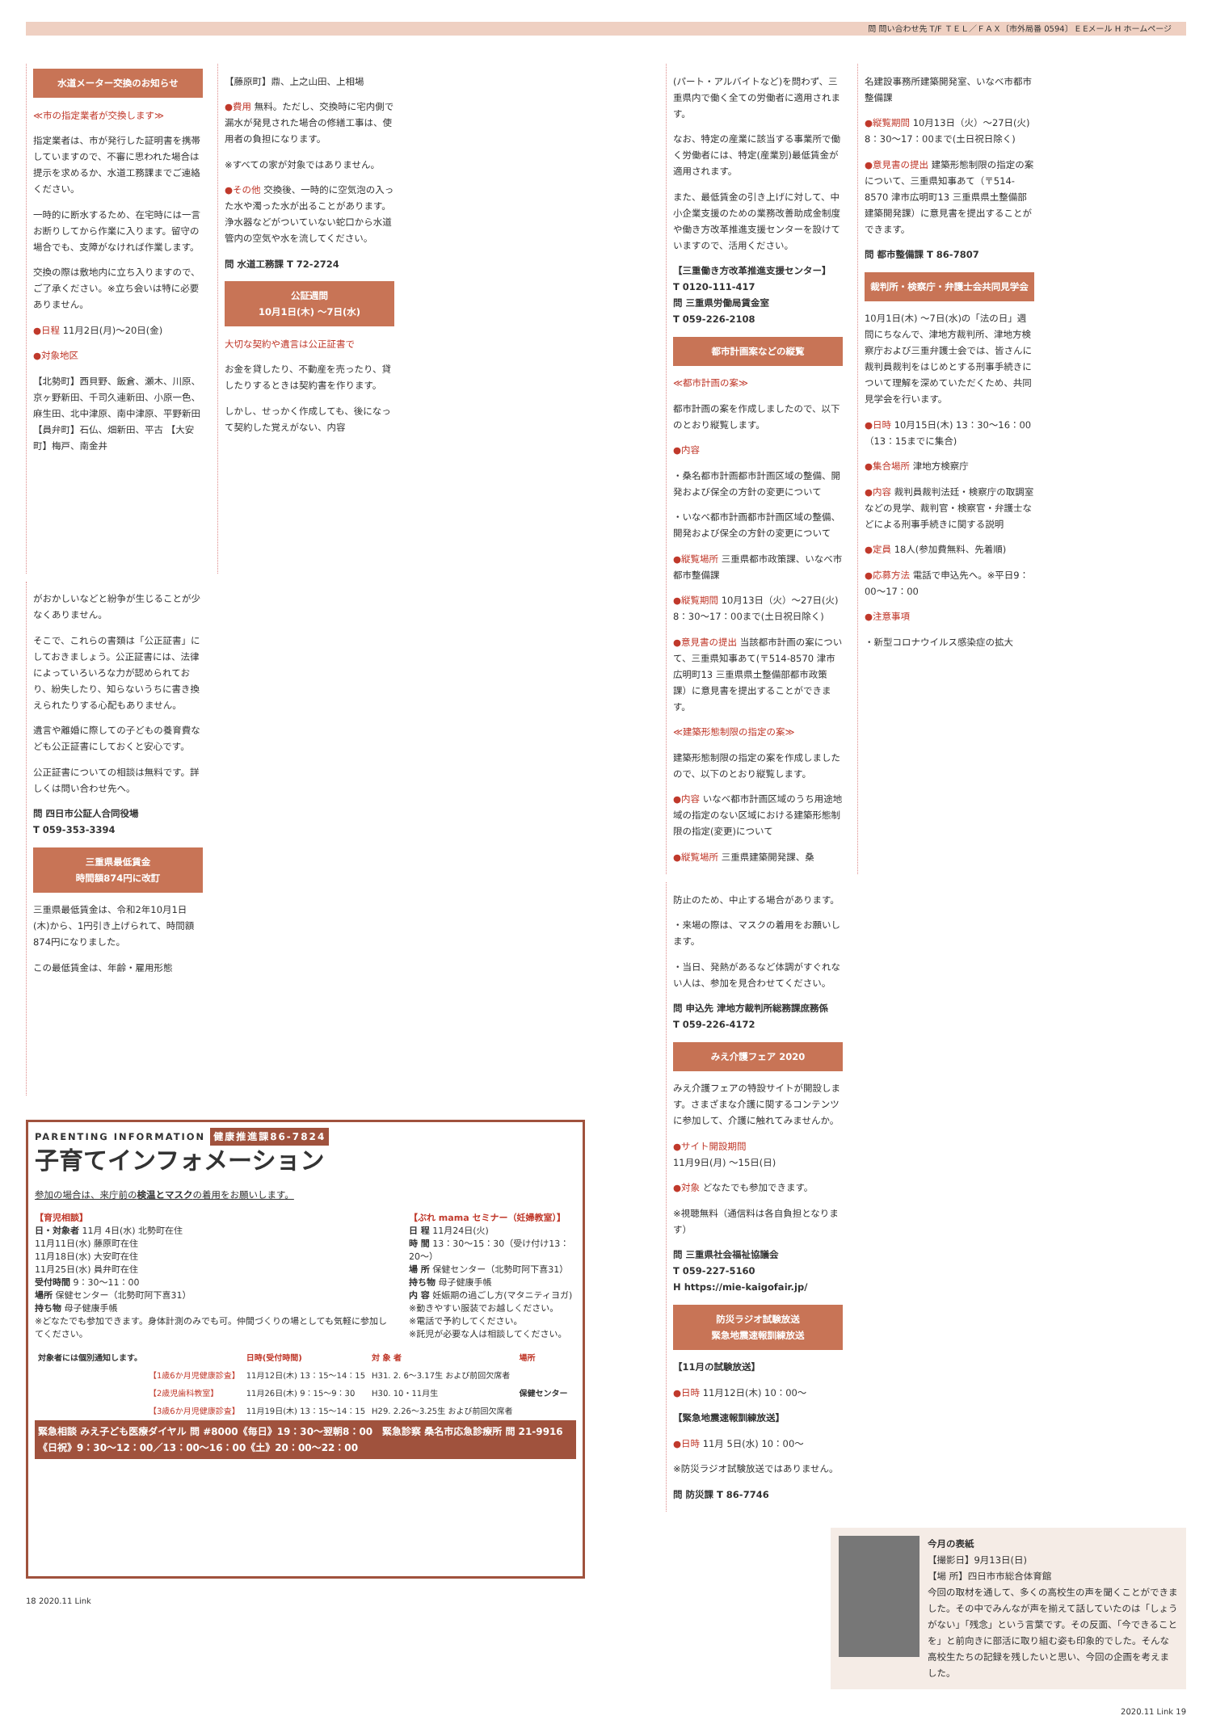問 問い合わせ先 T/F ＴＥＬ／ＦＡＸ〔市外局番 0594〕 E Eメール H ホームページ
水道メーター交換のお知らせ
≪市の指定業者が交換します≫
指定業者は、市が発行した証明書を携帯していますので、不審に思われた場合は提示を求めるか、水道工務課までご連絡ください。
一時的に断水するため、在宅時には一言お断りしてから作業に入ります。留守の場合でも、支障がなければ作業します。
交換の際は敷地内に立ち入りますので、ご了承ください。※立ち会いは特に必要ありません。
●日程 11月2日(月)～20日(金)
●対象地区
【北勢町】西貝野、飯倉、瀬木、川原、京ヶ野新田、千司久連新田、小原一色、麻生田、北中津原、南中津原、平野新田 【員弁町】石仏、畑新田、平古 【大安町】梅戸、南金井
【藤原町】鼎、上之山田、上相場
●費用 無料。ただし、交換時に宅内側で漏水が発見された場合の修繕工事は、使用者の負担になります。
※すべての家が対象ではありません。
●その他 交換後、一時的に空気泡の入った水や濁った水が出ることがあります。浄水器などがついていない蛇口から水道管内の空気や水を流してください。
問 水道工務課 T 72-2724
公証週間
10月1日(木) ～7日(水)
大切な契約や遺言は公正証書で
お金を貸したり、不動産を売ったり、貸したりするときは契約書を作ります。
しかし、せっかく作成しても、後になって契約した覚えがない、内容
がおかしいなどと紛争が生じることが少なくありません。
そこで、これらの書類は「公正証書」にしておきましょう。公正証書には、法律によっていろいろな力が認められており、紛失したり、知らないうちに書き換えられたりする心配もありません。
遺言や離婚に際しての子どもの養育費なども公正証書にしておくと安心です。
公正証書についての相談は無料です。詳しくは問い合わせ先へ。
問 四日市公証人合同役場
T 059-353-3394
三重県最低賃金
時間額874円に改訂
三重県最低賃金は、令和2年10月1日(木)から、1円引き上げられて、時間額874円になりました。
この最低賃金は、年齢・雇用形態
PARENTING INFORMATION 健康推進課86-7824
子育てインフォメーション
参加の場合は、来庁前の検温とマスクの着用をお願いします。
【育児相談】
日・対象者 11月 4日(水) 北勢町在住
11月11日(水) 藤原町在住
11月18日(水) 大安町在住
11月25日(水) 員弁町在住
受付時間 9：30～11：00
場所 保健センター（北勢町阿下喜31）
持ち物 母子健康手帳
※どなたでも参加できます。身体計測のみでも可。仲間づくりの場としても気軽に参加してください。
【ぷれ mama セミナー（妊婦教室）】
日 程 11月24日(火)
時 間 13：30～15：30（受け付け13：20～）
場 所 保健センター（北勢町阿下喜31）
持ち物 母子健康手帳
内 容 妊娠期の過ごし方(マタニティヨガ)
※動きやすい服装でお越しください。
※電話で予約してください。
※託児が必要な人は相談してください。
| 対象者には個別通知します。 | | 日時(受付時間) | 対 象 者 | 場所 |
| --- | --- | --- | --- | --- |
| | 【1歳6か月児健康診査】 | 11月12日(木) 13：15～14：15 | H31. 2. 6～3.17生 および前回欠席者 | 保健センター |
| | 【2歳児歯科教室】 | 11月26日(木) 9：15～9：30 | H30. 10・11月生 | |
| | 【3歳6か月児健康診査】 | 11月19日(木) 13：15～14：15 | H29. 2.26～3.25生 および前回欠席者 | |
緊急相談 みえ子ども医療ダイヤル 問 #8000《毎日》19：30～翌朝8：00　緊急診察 桑名市応急診療所 問 21-9916《日祝》9：30～12：00／13：00～16：00《土》20：00～22：00
18 2020.11 Link
(パート・アルバイトなど)を問わず、三重県内で働く全ての労働者に適用されます。
なお、特定の産業に該当する事業所で働く労働者には、特定(産業別)最低賃金が適用されます。
また、最低賃金の引き上げに対して、中小企業支援のための業務改善助成金制度や働き方改革推進支援センターを設けていますので、活用ください。
【三重働き方改革推進支援センター】
T 0120-111-417
問 三重県労働局賃金室
T 059-226-2108
都市計画案などの縦覧
≪都市計画の案≫
都市計画の案を作成しましたので、以下のとおり縦覧します。
●内容
・桑名都市計画都市計画区域の整備、開発および保全の方針の変更について
・いなべ都市計画都市計画区域の整備、開発および保全の方針の変更について
●縦覧場所 三重県都市政策課、いなべ市都市整備課
●縦覧期間 10月13日（火）～27日(火) 8：30～17：00まで(土日祝日除く)
●意見書の提出 当該都市計画の案について、三重県知事あて(〒514-8570 津市広明町13 三重県県土整備部都市政策課）に意見書を提出することができます。
≪建築形態制限の指定の案≫
建築形態制限の指定の案を作成しましたので、以下のとおり縦覧します。
●内容 いなべ都市計画区域のうち用途地域の指定のない区域における建築形態制限の指定(変更)について
●縦覧場所 三重県建築開発課、桑
名建設事務所建築開発室、いなべ市都市整備課
●縦覧期間 10月13日（火）～27日(火) 8：30～17：00まで(土日祝日除く)
●意見書の提出 建築形態制限の指定の案について、三重県知事あて（〒514-8570 津市広明町13 三重県県土整備部建築開発課）に意見書を提出することができます。
問 都市整備課 T 86-7807
裁判所・検察庁・弁護士会共同見学会
10月1日(木) ～7日(水)の「法の日」週間にちなんで、津地方裁判所、津地方検察庁および三重弁護士会では、皆さんに裁判員裁判をはじめとする刑事手続きについて理解を深めていただくため、共同見学会を行います。
●日時 10月15日(木) 13：30～16：00（13：15までに集合)
●集合場所 津地方検察庁
●内容 裁判員裁判法廷・検察庁の取調室などの見学、裁判官・検察官・弁護士などによる刑事手続きに関する説明
●定員 18人(参加費無料、先着順)
●応募方法 電話で申込先へ。※平日9：00～17：00
●注意事項
・新型コロナウイルス感染症の拡大
防止のため、中止する場合があります。
・来場の際は、マスクの着用をお願いします。
・当日、発熱があるなど体調がすぐれない人は、参加を見合わせてください。
問 申込先 津地方裁判所総務課庶務係
T 059-226-4172
みえ介護フェア 2020
みえ介護フェアの特設サイトが開設します。さまざまな介護に関するコンテンツに参加して、介護に触れてみませんか。
●サイト開設期間
11月9日(月) ～15日(日)
●対象 どなたでも参加できます。
※視聴無料（通信料は各自負担となります）
問 三重県社会福祉協議会
T 059-227-5160
H https://mie-kaigofair.jp/
防災ラジオ試験放送
緊急地震速報訓練放送
【11月の試験放送】
●日時 11月12日(木) 10：00～
【緊急地震速報訓練放送】
●日時 11月 5日(水) 10：00～
※防災ラジオ試験放送ではありません。
問 防災課 T 86-7746
今月の表紙
【撮影日】9月13日(日)
【場 所】四日市市総合体育館
今回の取材を通して、多くの高校生の声を聞くことができました。その中でみんなが声を揃えて話していたのは「しょうがない」「残念」という言葉です。その反面、「今できることを」と前向きに部活に取り組む姿も印象的でした。そんな高校生たちの記録を残したいと思い、今回の企画を考えました。
2020.11 Link 19